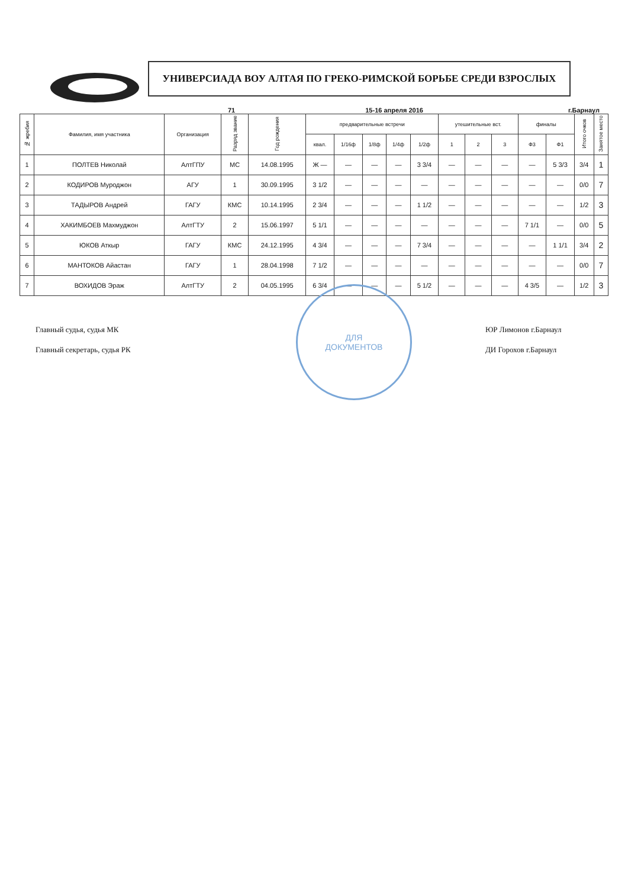УНИВЕРСИАДА ВОУ АЛТАЯ ПО ГРЕКО-РИМСКОЙ БОРЬБЕ СРЕДИ ВЗРОСЛЫХ
71 15-16 апреля 2016 г.Барнаул
| № жребия | Фамилия, имя участника | Организация | Разряд звание | Год рождения | предварительные встречи | | | | | утешительные вст. | | | финалы | | Итого очков | Занятое место |
| --- | --- | --- | --- | --- | --- | --- | --- | --- | --- | --- | --- | --- | --- | --- | --- | --- |
| | | | | | квал. | 1/16ф | 1/8ф | 1/4ф | 1/2ф | 1 | 2 | 3 | Ф3 | Ф1 | | |
| 1 | ПОЛТЕВ Николай | АлтГПУ | МС | 14.08.1995 | Ж — | — | — | — | 3 3/4 | — | — | — | — | 5 3/3 | 3/4 | 1 |
| 2 | КОДИРОВ Муроджон | АГУ | 1 | 30.09.1995 | 3 1/2 | — | — | — | — | — | — | — | — | — | 0/0 | 7 |
| 3 | ТАДЫРОВ Андрей | ГАГУ | КМС | 10.14.1995 | 2 3/4 | — | — | — | 1 1/2 | — | — | — | — | — | 1/2 | 3 |
| 4 | ХАКИМБОЕВ Махмуджон | АлтГТУ | 2 | 15.06.1997 | 5 1/1 | — | — | — | — | — | — | — | 7 1/1 | — | 0/0 | 5 |
| 5 | ЮКОВ Аткыр | ГАГУ | КМС | 24.12.1995 | 4 3/4 | — | — | — | 7 3/4 | — | — | — | — | 1 1/1 | 3/4 | 2 |
| 6 | МАНТОКОВ Айастан | ГАГУ | 1 | 28.04.1998 | 7 1/2 | — | — | — | — | — | — | — | — | — | 0/0 | 7 |
| 7 | ВОХИДОВ Эраж | АлтГТУ | 2 | 04.05.1995 | 6 3/4 | — | — | — | 5 1/2 | — | — | — | 4 3/5 | — | 1/2 | 3 |
Главный судья, судья МК
Главный секретарь, судья РК
ЮР Лимонов г.Барнаул
ДИ Горохов г.Барнаул
ДЛЯ
ДОКУМЕНТОВ